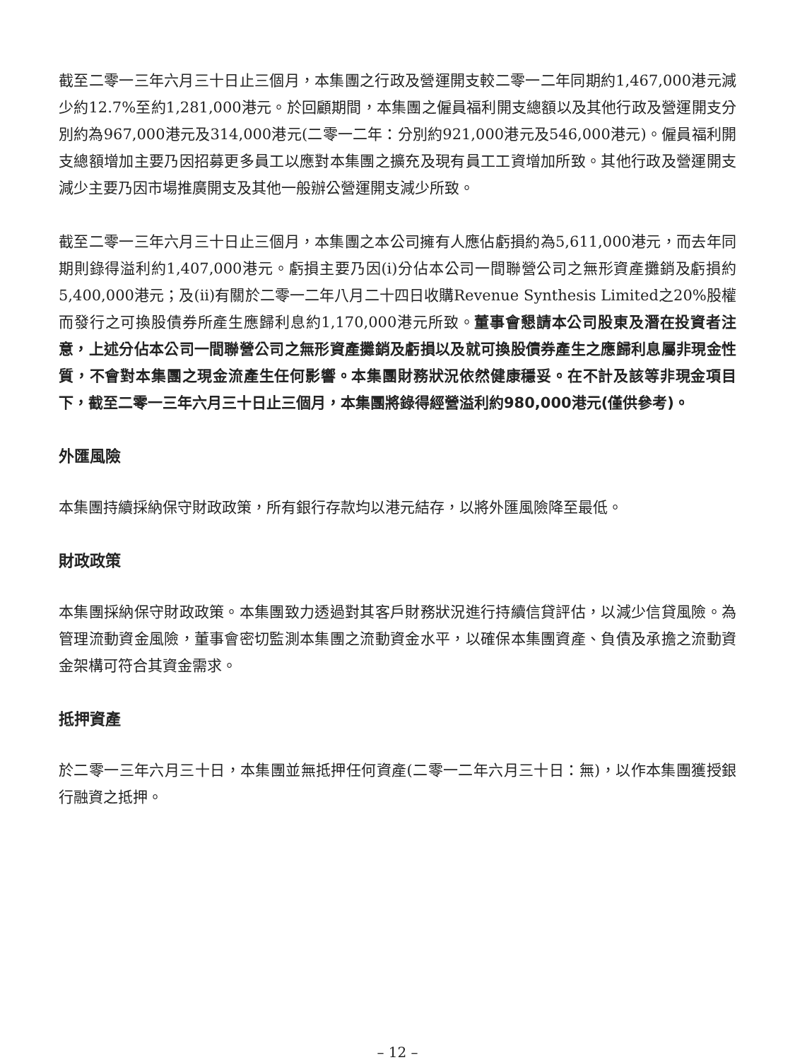截至二零一三年六月三十日止三個月，本集團之行政及營運開支較二零一二年同期約1,467,000港元減少約12.7%至約1,281,000港元。於回顧期間，本集團之僱員福利開支總額以及其他行政及營運開支分別約為967,000港元及314,000港元(二零一二年：分別約921,000港元及546,000港元)。僱員福利開支總額增加主要乃因招募更多員工以應對本集團之擴充及現有員工工資增加所致。其他行政及營運開支減少主要乃因市場推廣開支及其他一般辦公營運開支減少所致。
截至二零一三年六月三十日止三個月，本集團之本公司擁有人應佔虧損約為5,611,000港元，而去年同期則錄得溢利約1,407,000港元。虧損主要乃因(i)分佔本公司一間聯營公司之無形資產攤銷及虧損約5,400,000港元；及(ii)有關於二零一二年八月二十四日收購Revenue Synthesis Limited之20%股權而發行之可換股債券所產生應歸利息約1,170,000港元所致。董事會懇請本公司股東及潛在投資者注意，上述分佔本公司一間聯營公司之無形資產攤銷及虧損以及就可換股債券產生之應歸利息屬非現金性質，不會對本集團之現金流產生任何影響。本集團財務狀況依然健康穩妥。在不計及該等非現金項目下，截至二零一三年六月三十日止三個月，本集團將錄得經營溢利約980,000港元(僅供參考)。
外匯風險
本集團持續採納保守財政政策，所有銀行存款均以港元結存，以將外匯風險降至最低。
財政政策
本集團採納保守財政政策。本集團致力透過對其客戶財務狀況進行持續信貸評估，以減少信貸風險。為管理流動資金風險，董事會密切監測本集團之流動資金水平，以確保本集團資產、負債及承擔之流動資金架構可符合其資金需求。
抵押資產
於二零一三年六月三十日，本集團並無抵押任何資產(二零一二年六月三十日：無)，以作本集團獲授銀行融資之抵押。
– 12 –